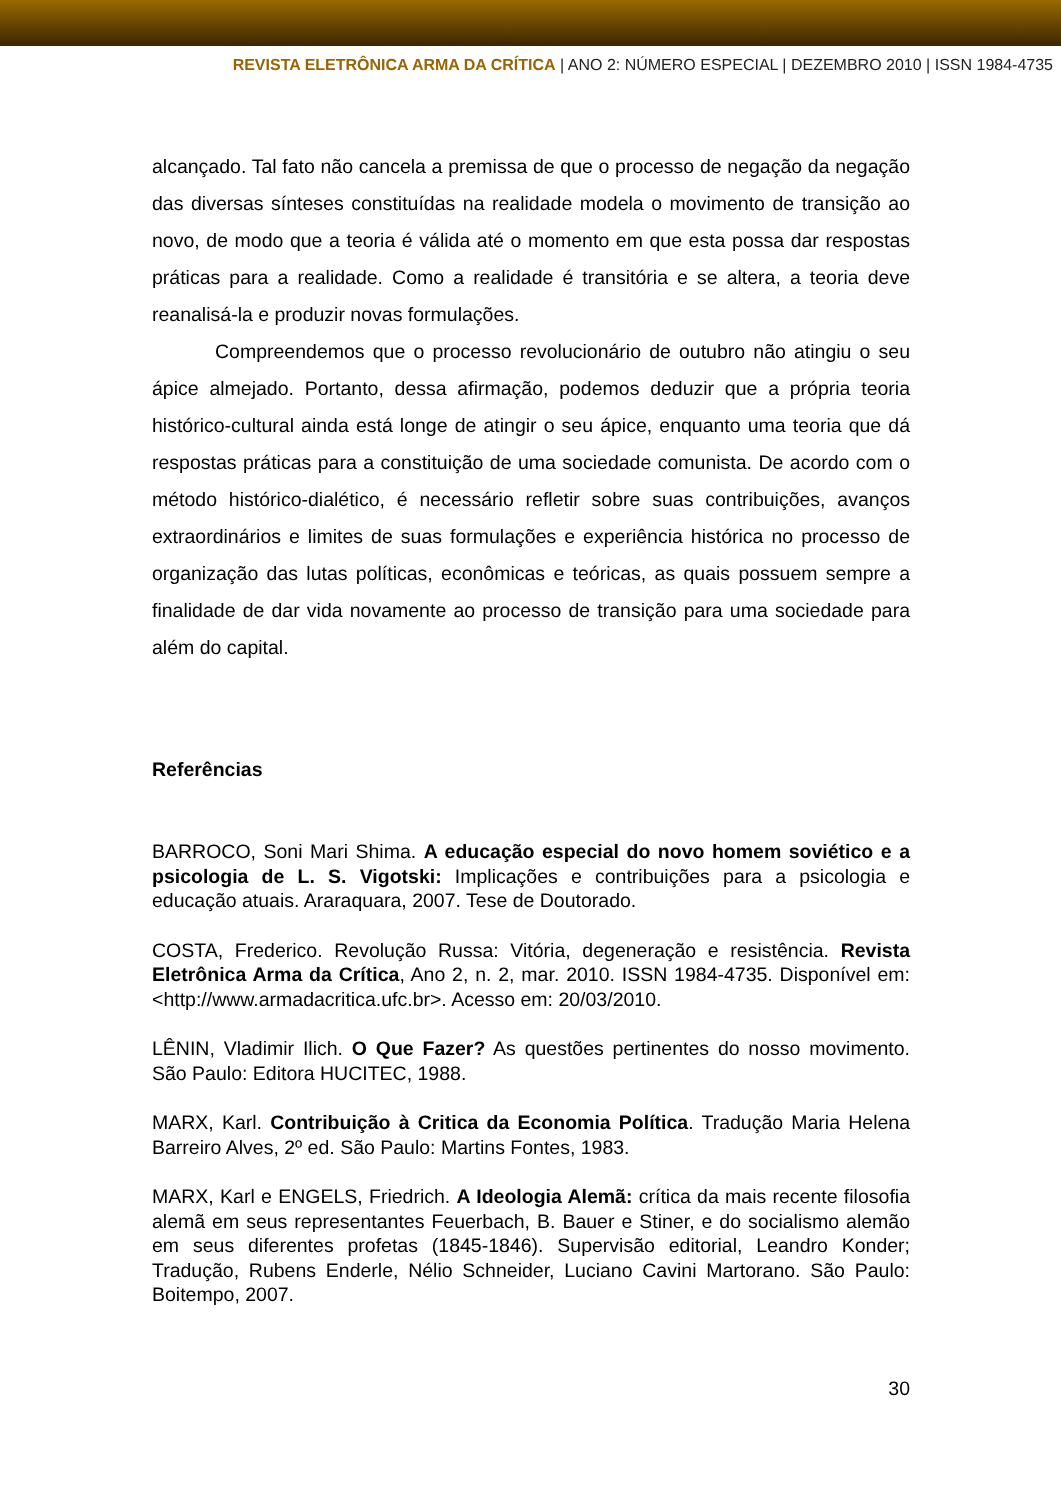REVISTA ELETRÔNICA ARMA DA CRÍTICA | ANO 2: NÚMERO ESPECIAL | DEZEMBRO 2010 | ISSN 1984-4735
alcançado. Tal fato não cancela a premissa de que o processo de negação da negação das diversas sínteses constituídas na realidade modela o movimento de transição ao novo, de modo que a teoria é válida até o momento em que esta possa dar respostas práticas para a realidade. Como a realidade é transitória e se altera, a teoria deve reanalisá-la e produzir novas formulações.
Compreendemos que o processo revolucionário de outubro não atingiu o seu ápice almejado. Portanto, dessa afirmação, podemos deduzir que a própria teoria histórico-cultural ainda está longe de atingir o seu ápice, enquanto uma teoria que dá respostas práticas para a constituição de uma sociedade comunista. De acordo com o método histórico-dialético, é necessário refletir sobre suas contribuições, avanços extraordinários e limites de suas formulações e experiência histórica no processo de organização das lutas políticas, econômicas e teóricas, as quais possuem sempre a finalidade de dar vida novamente ao processo de transição para uma sociedade para além do capital.
Referências
BARROCO, Soni Mari Shima. A educação especial do novo homem soviético e a psicologia de L. S. Vigotski: Implicações e contribuições para a psicologia e educação atuais. Araraquara, 2007. Tese de Doutorado.
COSTA, Frederico. Revolução Russa: Vitória, degeneração e resistência. Revista Eletrônica Arma da Crítica, Ano 2, n. 2, mar. 2010. ISSN 1984-4735. Disponível em: <http://www.armadacritica.ufc.br>. Acesso em: 20/03/2010.
LÊNIN, Vladimir Ilich. O Que Fazer? As questões pertinentes do nosso movimento. São Paulo: Editora HUCITEC, 1988.
MARX, Karl. Contribuição à Critica da Economia Política. Tradução Maria Helena Barreiro Alves, 2º ed. São Paulo: Martins Fontes, 1983.
MARX, Karl e ENGELS, Friedrich. A Ideologia Alemã: crítica da mais recente filosofia alemã em seus representantes Feuerbach, B. Bauer e Stiner, e do socialismo alemão em seus diferentes profetas (1845-1846). Supervisão editorial, Leandro Konder; Tradução, Rubens Enderle, Nélio Schneider, Luciano Cavini Martorano. São Paulo: Boitempo, 2007.
30